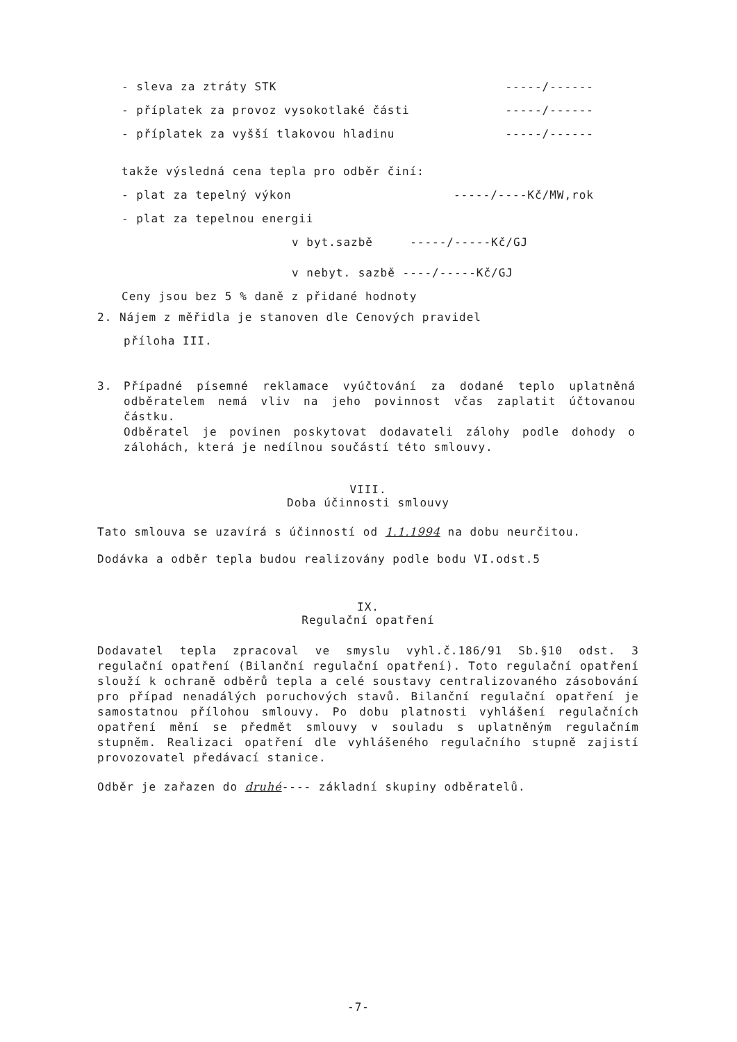- sleva za ztráty STK -----/------
- příplatek za provoz vysokotlaké části -----/------
- příplatek za vyšší tlakovou hladinu -----/------
takže výsledná cena tepla pro odběr činí:
- plat za tepelný výkon -----/----Kč/MW,rok
- plat za tepelnou energii
v byt.sazbě -----/-----Kč/GJ
v nebyt. sazbě ----/-----Kč/GJ
Ceny jsou bez 5 % daně z přidané hodnoty
2. Nájem z měřidla je stanoven dle Cenových pravidel
příloha III.
3. Případné písemné reklamace vyúčtování za dodané teplo uplatněná odběratelem nemá vliv na jeho povinnost včas zaplatit účtovanou částku.
Odběratel je povinen poskytovat dodavateli zálohy podle dohody o zálohách, která je nedílnou součástí této smlouvy.
VIII.
Doba účinnosti smlouvy
Tato smlouva se uzavírá s účinností od 1.1.1994 na dobu neurčitou.
Dodávka a odběr tepla budou realizovány podle bodu VI.odst.5
IX.
Regulační opatření
Dodavatel tepla zpracoval ve smyslu vyhl.č.186/91 Sb.§10 odst. 3 regulační opatření (Bilanční regulační opatření). Toto regulační opatření slouží k ochraně odběrů tepla a celé soustavy centralizovaného zásobování pro případ nenadálých poruchových stavů. Bilanční regulační opatření je samostatnou přílohou smlouvy. Po dobu platnosti vyhlášení regulačních opatření mění se předmět smlouvy v souladu s uplatněným regulačním stupněm. Realizaci opatření dle vyhlášeného regulačního stupně zajistí provozovatel předávací stanice.
Odběr je zařazen do druhé---- základní skupiny odběratelů.
-7-